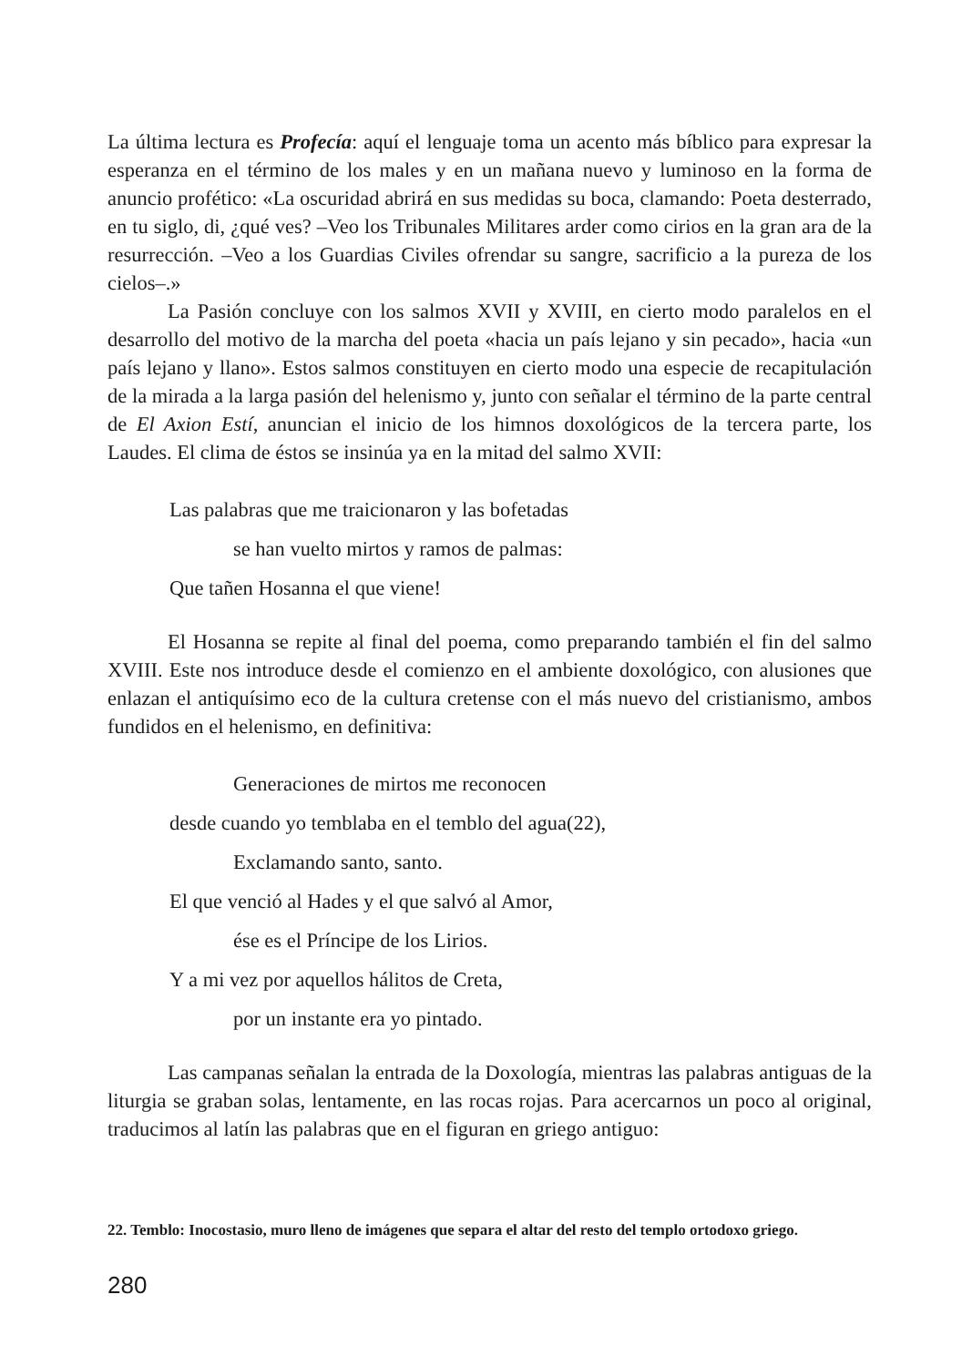La última lectura es Profecía: aquí el lenguaje toma un acento más bíblico para expresar la esperanza en el término de los males y en un mañana nuevo y luminoso en la forma de anuncio profético: «La oscuridad abrirá en sus medidas su boca, clamando: Poeta desterrado, en tu siglo, di, ¿qué ves? –Veo los Tribunales Militares arder como cirios en la gran ara de la resurrección. –Veo a los Guardias Civiles ofrendar su sangre, sacrificio a la pureza de los cielos–.»
La Pasión concluye con los salmos XVII y XVIII, en cierto modo paralelos en el desarrollo del motivo de la marcha del poeta «hacia un país lejano y sin pecado», hacia «un país lejano y llano». Estos salmos constituyen en cierto modo una especie de recapitulación de la mirada a la larga pasión del helenismo y, junto con señalar el término de la parte central de El Axion Estí, anuncian el inicio de los himnos doxológicos de la tercera parte, los Laudes. El clima de éstos se insinúa ya en la mitad del salmo XVII:
Las palabras que me traicionaron y las bofetadas
se han vuelto mirtos y ramos de palmas:
Que tañen Hosanna el que viene!
El Hosanna se repite al final del poema, como preparando también el fin del salmo XVIII. Este nos introduce desde el comienzo en el ambiente doxológico, con alusiones que enlazan el antiquísimo eco de la cultura cretense con el más nuevo del cristianismo, ambos fundidos en el helenismo, en definitiva:
Generaciones de mirtos me reconocen
desde cuando yo temblaba en el temblo del agua(22),
Exclamando santo, santo.
El que venció al Hades y el que salvó al Amor,
ése es el Príncipe de los Lirios.
Y a mi vez por aquellos hálitos de Creta,
por un instante era yo pintado.
Las campanas señalan la entrada de la Doxología, mientras las palabras antiguas de la liturgia se graban solas, lentamente, en las rocas rojas. Para acercarnos un poco al original, traducimos al latín las palabras que en el figuran en griego antiguo:
22. Temblo: Inocostasio, muro lleno de imágenes que separa el altar del resto del templo ortodoxo griego.
280